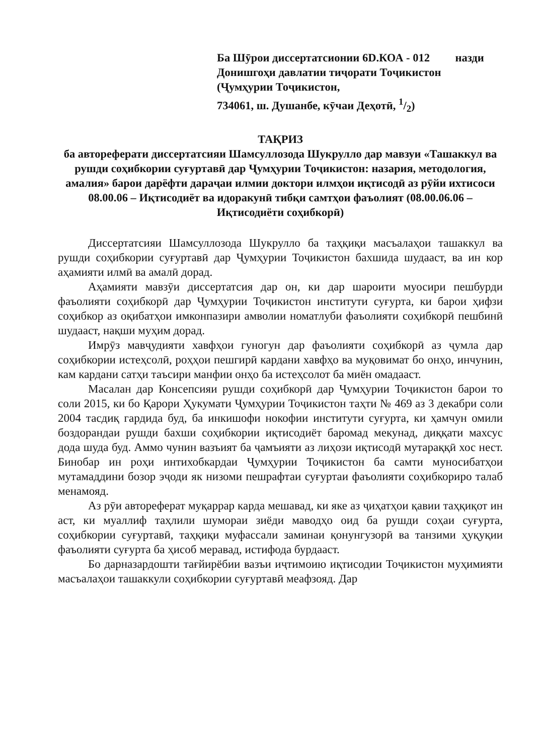Ба Шӯрои диссертатсионии 6D.КОА - 012 назди
Донишгоҳи давлатии тиҷорати Тоҷикистон
(Ҷумҳурии Тоҷикистон,
734061, ш. Душанбе, кӯчаи Деҳотӣ, 1/2)
ТАҚРИЗ
ба автореферати диссертатсияи Шамсуллозода Шукрулло дар мавзуи «Ташаккул ва рушди соҳибкории суғуртавӣ дар Ҷумҳурии Тоҷикистон: назария, методология, амалия» барои дарёфти дараҷаи илмии доктори илмҳои иқтисодӣ аз рӯйи ихтисоси 08.00.06 – Иқтисодиёт ва идоракунӣ тибқи самтҳои фаъолият (08.00.06.06 – Иқтисодиёти соҳибкорӣ)
Диссертатсияи Шамсуллозода Шукрулло ба таҳқиқи масъалаҳои ташаккул ва рушди соҳибкории суғуртавӣ дар Ҷумҳурии Тоҷикистон бахшида шудааст, ва ин кор аҳамияти илмӣ ва амалӣ дорад.
Аҳамияти мавзӯи диссертатсия дар он, ки дар шароити муосири пешбурди фаъолияти соҳибкорӣ дар Ҷумҳурии Тоҷикистон институти суғурта, ки барои ҳифзи соҳибкор аз оқибатҳои имконпазири амволии номатлуби фаъолияти соҳибкорӣ пешбинӣ шудааст, нақши муҳим дорад.
Имрӯз мавҷудияти хавфҳои гуногун дар фаъолияти соҳибкорӣ аз ҷумла дар соҳибкории истеҳсолӣ, роҳҳои пешгирӣ кардани хавфҳо ва муқовимат бо онҳо, инчунин, кам кардани сатҳи таъсири манфии онҳо ба истеҳсолот ба миён омадааст.
Масалан дар Консепсияи рушди соҳибкорӣ дар Ҷумҳурии Тоҷикистон барои то соли 2015, ки бо Қарори Ҳукумати Ҷумҳурии Тоҷикистон таҳти № 469 аз 3 декабри соли 2004 тасдиқ гардида буд, ба инкишофи нокофии институти суғурта, ки ҳамчун омили боздорандаи рушди бахши соҳибкории иқтисодиёт баромад мекунад, диққати махсус дода шуда буд. Аммо чунин вазъият ба ҷамъияти аз лиҳози иқтисодӣ мутараққӣ хос нест. Бинобар ин роҳи интихобкардаи Ҷумҳурии Тоҷикистон ба самти муносибатҳои мутамаддини бозор эҷоди як низоми пешрафтаи суғуртаи фаъолияти соҳибкориро талаб менамояд.
Аз рӯи автореферат муқаррар карда мешавад, ки яке аз ҷиҳатҳои қавии таҳқиқот ин аст, ки муаллиф таҳлили шумораи зиёди маводҳо оид ба рушди соҳаи суғурта, соҳибкории суғуртавӣ, таҳқиқи муфассали заминаи қонунгузорӣ ва танзими ҳуқуқии фаъолияти суғурта ба ҳисоб меравад, истифода бурдааст.
Бо дарназардошти тағйирёбии вазъи иҷтимоию иқтисодии Тоҷикистон муҳимияти масъалаҳои ташаккули соҳибкории суғуртавӣ меафзояд. Дар